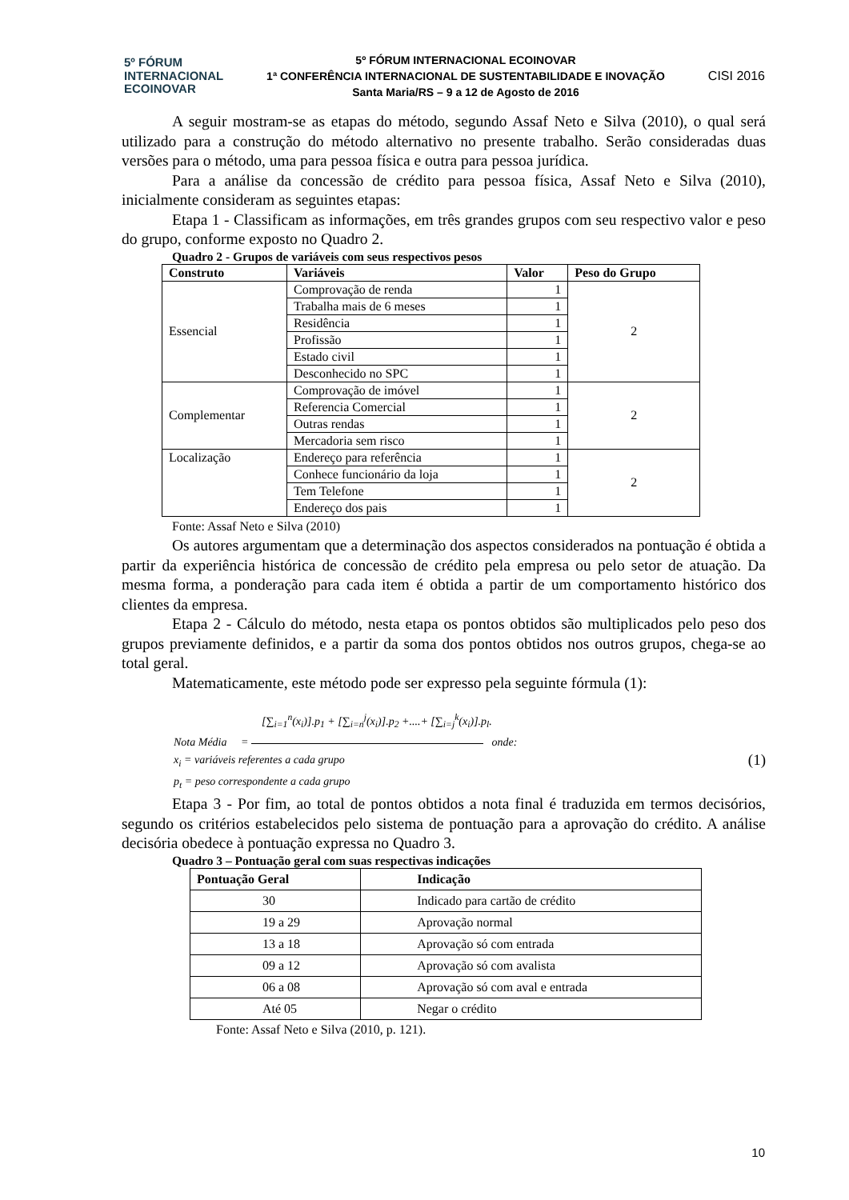5º FÓRUM
INTERNACIONAL
ECOINOVAR
5º FÓRUM INTERNACIONAL ECOINOVAR
1ª CONFERÊNCIA INTERNACIONAL DE SUSTENTABILIDADE E INOVAÇÃO
Santa Maria/RS – 9 a 12 de Agosto de 2016
CISI 2016
A seguir mostram-se as etapas do método, segundo Assaf Neto e Silva (2010), o qual será utilizado para a construção do método alternativo no presente trabalho. Serão consideradas duas versões para o método, uma para pessoa física e outra para pessoa jurídica.
Para a análise da concessão de crédito para pessoa física, Assaf Neto e Silva (2010), inicialmente consideram as seguintes etapas:
Etapa 1 - Classificam as informações, em três grandes grupos com seu respectivo valor e peso do grupo, conforme exposto no Quadro 2.
Quadro 2 - Grupos de variáveis com seus respectivos pesos
| Construto | Variáveis | Valor | Peso do Grupo |
| --- | --- | --- | --- |
| Essencial | Comprovação de renda | 1 | 2 |
| | Trabalha mais de 6 meses | 1 | |
| | Residência | 1 | |
| | Profissão | 1 | |
| | Estado civil | 1 | |
| | Desconhecido no SPC | 1 | |
| Complementar | Comprovação de imóvel | 1 | 2 |
| | Referencia Comercial | 1 | |
| | Outras rendas | 1 | |
| | Mercadoria sem risco | 1 | |
| Localização | Endereço para referência | 1 | 2 |
| | Conhece funcionário da loja | 1 | |
| | Tem Telefone | 1 | |
| | Endereço dos pais | 1 | |
Fonte: Assaf Neto e Silva (2010)
Os autores argumentam que a determinação dos aspectos considerados na pontuação é obtida a partir da experiência histórica de concessão de crédito pela empresa ou pelo setor de atuação. Da mesma forma, a ponderação para cada item é obtida a partir de um comportamento histórico dos clientes da empresa.
Etapa 2 - Cálculo do método, nesta etapa os pontos obtidos são multiplicados pelo peso dos grupos previamente definidos, e a partir da soma dos pontos obtidos nos outros grupos, chega-se ao total geral.
Matematicamente, este método pode ser expresso pela seguinte fórmula (1):
[∑<sub>i=1</sub><sup>n</sup>(x<sub>i</sub>)].p<sub>1</sub> + [∑<sub>i=n</sub><sup>j</sup>(x<sub>i</sub>)].p<sub>2</sub> +....+ [∑<sub>i=j</sub><sup>k</sup>(x<sub>i</sub>)].p<sub>l</sub>.
Nota Média = onde:
x<sub>i</sub> = variáveis referentes a cada grupo (1)
p<sub>t</sub> = peso correspondente a cada grupo
Etapa 3 - Por fim, ao total de pontos obtidos a nota final é traduzida em termos decisórios, segundo os critérios estabelecidos pelo sistema de pontuação para a aprovação do crédito. A análise decisória obedece à pontuação expressa no Quadro 3.
Quadro 3 – Pontuação geral com suas respectivas indicações
| Pontuação Geral | Indicação |
| --- | --- |
| 30 | Indicado para cartão de crédito |
| 19 a 29 | Aprovação normal |
| 13 a 18 | Aprovação só com entrada |
| 09 a 12 | Aprovação só com avalista |
| 06 a 08 | Aprovação só com aval e entrada |
| Até 05 | Negar o crédito |
Fonte: Assaf Neto e Silva (2010, p. 121).
10